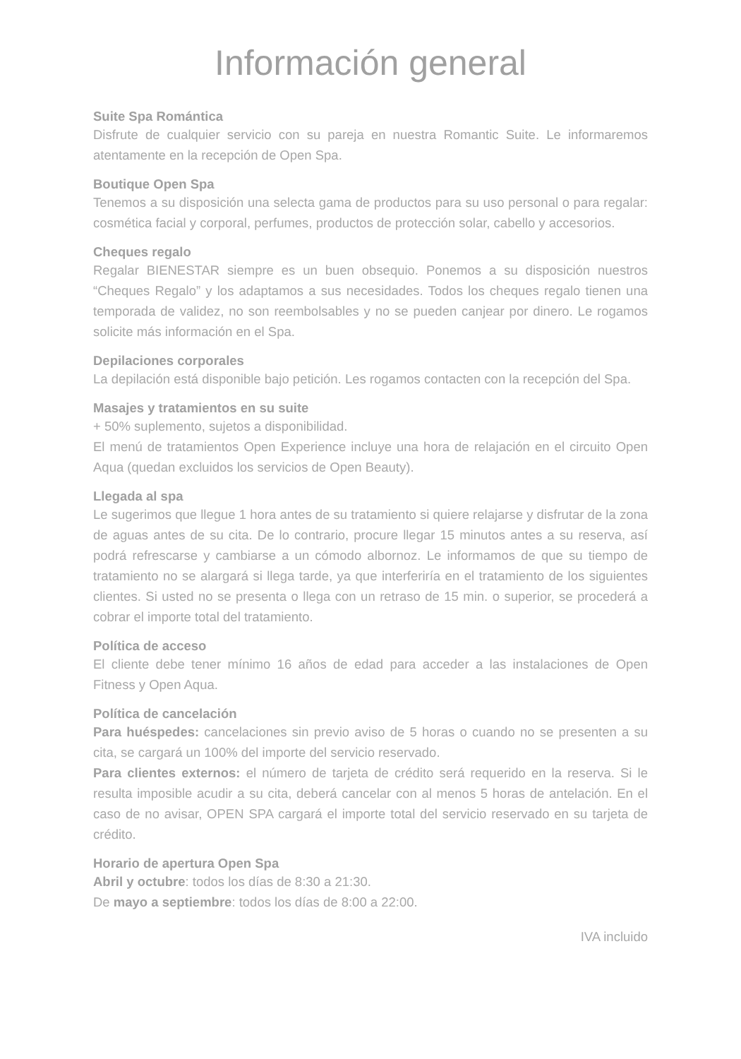Información general
Suite Spa Romántica
Disfrute de cualquier servicio con su pareja en nuestra Romantic Suite. Le informaremos atentamente en la recepción de Open Spa.
Boutique Open Spa
Tenemos a su disposición una selecta gama de productos para su uso personal o para regalar: cosmética facial y corporal, perfumes, productos de protección solar, cabello y accesorios.
Cheques regalo
Regalar BIENESTAR siempre es un buen obsequio. Ponemos a su disposición nuestros “Cheques Regalo” y los adaptamos a sus necesidades. Todos los cheques regalo tienen una temporada de validez, no son reembolsables y no se pueden canjear por dinero. Le rogamos solicite más información en el Spa.
Depilaciones corporales
La depilación está disponible bajo petición. Les rogamos contacten con la recepción del Spa.
Masajes y tratamientos en su suite
+ 50% suplemento, sujetos a disponibilidad.
El menú de tratamientos Open Experience incluye una hora de relajación en el circuito Open Aqua (quedan excluidos los servicios de Open Beauty).
Llegada al spa
Le sugerimos que llegue 1 hora antes de su tratamiento si quiere relajarse y disfrutar de la zona de aguas antes de su cita. De lo contrario, procure llegar 15 minutos antes a su reserva, así podrá refrescarse y cambiarse a un cómodo albornoz. Le informamos de que su tiempo de tratamiento no se alargará si llega tarde, ya que interferiría en el tratamiento de los siguientes clientes. Si usted no se presenta o llega con un retraso de 15 min. o superior, se procederá a cobrar el importe total del tratamiento.
Política de acceso
El cliente debe tener mínimo 16 años de edad para acceder a las instalaciones de Open Fitness y Open Aqua.
Política de cancelación
Para huéspedes: cancelaciones sin previo aviso de 5 horas o cuando no se presenten a su cita, se cargará un 100% del importe del servicio reservado.
Para clientes externos: el número de tarjeta de crédito será requerido en la reserva. Si le resulta imposible acudir a su cita, deberá cancelar con al menos 5 horas de antelación. En el caso de no avisar, OPEN SPA cargará el importe total del servicio reservado en su tarjeta de crédito.
Horario de apertura Open Spa
Abril y octubre: todos los días de 8:30 a 21:30.
De mayo a septiembre: todos los días de 8:00 a 22:00.
IVA incluido